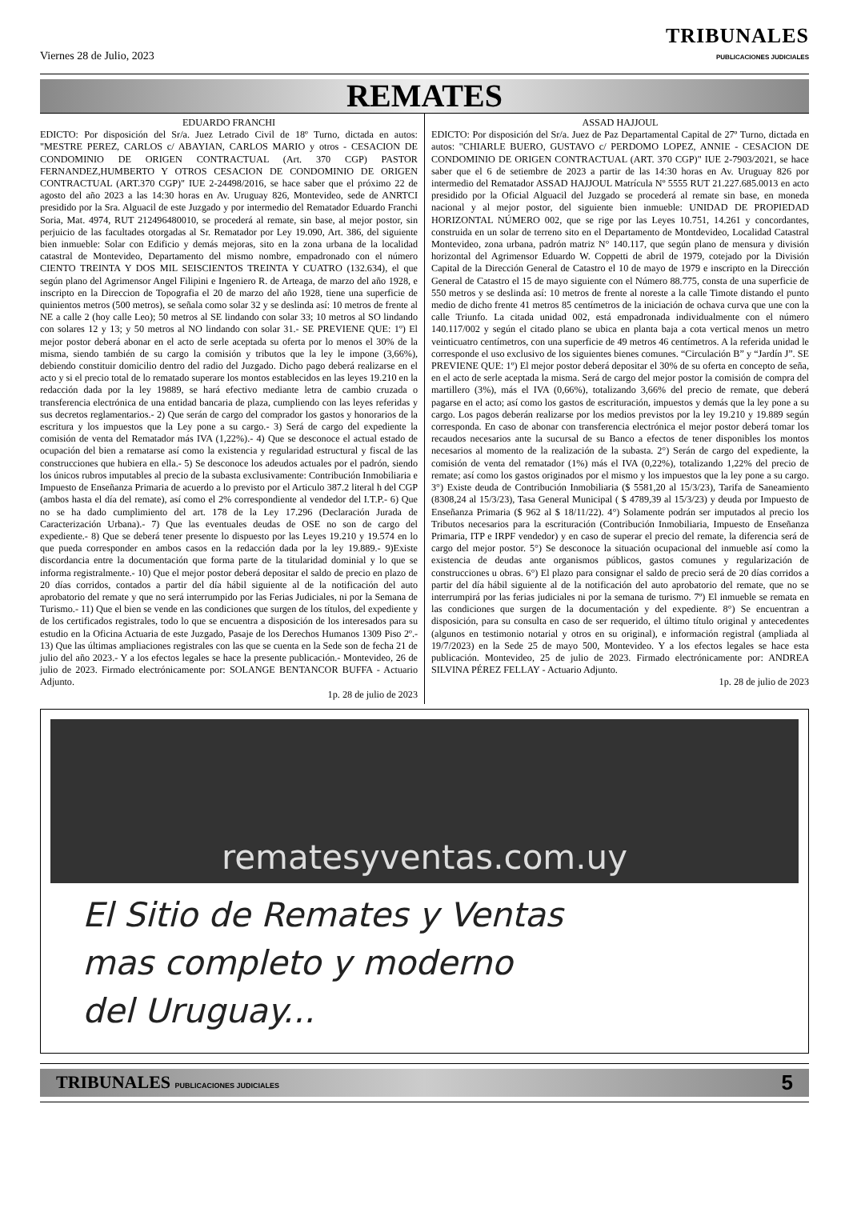Viernes 28 de Julio, 2023
TRIBUNALES
PUBLICACIONES JUDICIALES
REMATES
EDUARDO FRANCHI
EDICTO: Por disposición del Sr/a. Juez Letrado Civil de 18º Turno, dictada en autos: "MESTRE PEREZ, CARLOS c/ ABAYIAN, CARLOS MARIO y otros - CESACION DE CONDOMINIO DE ORIGEN CONTRACTUAL (Art. 370 CGP) PASTOR FERNANDEZ,HUMBERTO Y OTROS CESACION DE CONDOMINIO DE ORIGEN CONTRACTUAL (ART.370 CGP)" IUE 2-24498/2016, se hace saber que el próximo 22 de agosto del año 2023 a las 14:30 horas en Av. Uruguay 826, Montevideo, sede de ANRTCI presidido por la Sra. Alguacil de este Juzgado y por intermedio del Rematador Eduardo Franchi Soria, Mat. 4974, RUT 212496480010, se procederá al remate, sin base, al mejor postor, sin perjuicio de las facultades otorgadas al Sr. Rematador por Ley 19.090, Art. 386, del siguiente bien inmueble: Solar con Edificio y demás mejoras, sito en la zona urbana de la localidad catastral de Montevideo, Departamento del mismo nombre, empadronado con el número CIENTO TREINTA Y DOS MIL SEISCIENTOS TREINTA Y CUATRO (132.634), el que según plano del Agrimensor Angel Filipini e Ingeniero R. de Arteaga, de marzo del año 1928, e inscripto en la Direccion de Topografia el 20 de marzo del año 1928, tiene una superficie de quinientos metros (500 metros), se señala como solar 32 y se deslinda así: 10 metros de frente al NE a calle 2 (hoy calle Leo); 50 metros al SE lindando con solar 33; 10 metros al SO lindando con solares 12 y 13; y 50 metros al NO lindando con solar 31.- SE PREVIENE QUE: 1º) El mejor postor deberá abonar en el acto de serle aceptada su oferta por lo menos el 30% de la misma, siendo también de su cargo la comisión y tributos que la ley le impone (3,66%), debiendo constituir domicilio dentro del radio del Juzgado. Dicho pago deberá realizarse en el acto y si el precio total de lo rematado superare los montos establecidos en las leyes 19.210 en la redacción dada por la ley 19889, se hará efectivo mediante letra de cambio cruzada o transferencia electrónica de una entidad bancaria de plaza, cumpliendo con las leyes referidas y sus decretos reglamentarios.- 2) Que serán de cargo del comprador los gastos y honorarios de la escritura y los impuestos que la Ley pone a su cargo.- 3) Será de cargo del expediente la comisión de venta del Rematador más IVA (1,22%).- 4) Que se desconoce el actual estado de ocupación del bien a rematarse así como la existencia y regularidad estructural y fiscal de las construcciones que hubiera en ella.- 5) Se desconoce los adeudos actuales por el padrón, siendo los únicos rubros imputables al precio de la subasta exclusivamente: Contribución Inmobiliaria e Impuesto de Enseñanza Primaria de acuerdo a lo previsto por el Articulo 387.2 literal h del CGP (ambos hasta el día del remate), así como el 2% correspondiente al vendedor del I.T.P.- 6) Que no se ha dado cumplimiento del art. 178 de la Ley 17.296 (Declaración Jurada de Caracterización Urbana).- 7) Que las eventuales deudas de OSE no son de cargo del expediente.- 8) Que se deberá tener presente lo dispuesto por las Leyes 19.210 y 19.574 en lo que pueda corresponder en ambos casos en la redacción dada por la ley 19.889.- 9)Existe discordancia entre la documentación que forma parte de la titularidad dominial y lo que se informa registralmente.- 10) Que el mejor postor deberá depositar el saldo de precio en plazo de 20 días corridos, contados a partir del día hábil siguiente al de la notificación del auto aprobatorio del remate y que no será interrumpido por las Ferias Judiciales, ni por la Semana de Turismo.- 11) Que el bien se vende en las condiciones que surgen de los títulos, del expediente y de los certificados registrales, todo lo que se encuentra a disposición de los interesados para su estudio en la Oficina Actuaria de este Juzgado, Pasaje de los Derechos Humanos 1309 Piso 2º.- 13) Que las últimas ampliaciones registrales con las que se cuenta en la Sede son de fecha 21 de julio del año 2023.- Y a los efectos legales se hace la presente publicación.- Montevideo, 26 de julio de 2023. Firmado electrónicamente por: SOLANGE BENTANCOR BUFFA - Actuario Adjunto.
1p. 28 de julio de 2023
ASSAD HAJJOUL
EDICTO: Por disposición del Sr/a. Juez de Paz Departamental Capital de 27º Turno, dictada en autos: "CHIARLE BUERO, GUSTAVO c/ PERDOMO LOPEZ, ANNIE - CESACION DE CONDOMINIO DE ORIGEN CONTRACTUAL (ART. 370 CGP)" IUE 2-7903/2021, se hace saber que el 6 de setiembre de 2023 a partir de las 14:30 horas en Av. Uruguay 826 por intermedio del Rematador ASSAD HAJJOUL Matrícula Nº 5555 RUT 21.227.685.0013 en acto presidido por la Oficial Alguacil del Juzgado se procederá al remate sin base, en moneda nacional y al mejor postor, del siguiente bien inmueble: UNIDAD DE PROPIEDAD HORIZONTAL NÚMERO 002, que se rige por las Leyes 10.751, 14.261 y concordantes, construida en un solar de terreno sito en el Departamento de Montdevideo, Localidad Catastral Montevideo, zona urbana, padrón matriz N° 140.117, que según plano de mensura y división horizontal del Agrimensor Eduardo W. Coppetti de abril de 1979, cotejado por la División Capital de la Dirección General de Catastro el 10 de mayo de 1979 e inscripto en la Dirección General de Catastro el 15 de mayo siguiente con el Número 88.775, consta de una superficie de 550 metros y se deslinda así: 10 metros de frente al noreste a la calle Timote distando el punto medio de dicho frente 41 metros 85 centímetros de la iniciación de ochava curva que une con la calle Triunfo. La citada unidad 002, está empadronada individualmente con el número 140.117/002 y según el citado plano se ubica en planta baja a cota vertical menos un metro veinticuatro centímetros, con una superficie de 49 metros 46 centímetros. A la referida unidad le corresponde el uso exclusivo de los siguientes bienes comunes. “Circulación B” y “Jardín J”. SE PREVIENE QUE: 1º) El mejor postor deberá depositar el 30% de su oferta en concepto de seña, en el acto de serle aceptada la misma. Será de cargo del mejor postor la comisión de compra del martillero (3%), más el IVA (0,66%), totalizando 3,66% del precio de remate, que deberá pagarse en el acto; así como los gastos de escrituración, impuestos y demás que la ley pone a su cargo. Los pagos deberán realizarse por los medios previstos por la ley 19.210 y 19.889 según corresponda. En caso de abonar con transferencia electrónica el mejor postor deberá tomar los recaudos necesarios ante la sucursal de su Banco a efectos de tener disponibles los montos necesarios al momento de la realización de la subasta. 2°) Serán de cargo del expediente, la comisión de venta del rematador (1%) más el IVA (0,22%), totalizando 1,22% del precio de remate; así como los gastos originados por el mismo y los impuestos que la ley pone a su cargo. 3°) Existe deuda de Contribución Inmobiliaria ($ 5581,20 al 15/3/23), Tarifa de Saneamiento (8308,24 al 15/3/23), Tasa General Municipal ( $ 4789,39 al 15/3/23) y deuda por Impuesto de Enseñanza Primaria ($ 962 al $ 18/11/22). 4°) Solamente podrán ser imputados al precio los Tributos necesarios para la escrituración (Contribución Inmobiliaria, Impuesto de Enseñanza Primaria, ITP e IRPF vendedor) y en caso de superar el precio del remate, la diferencia será de cargo del mejor postor. 5°) Se desconoce la situación ocupacional del inmueble así como la existencia de deudas ante organismos públicos, gastos comunes y regularización de construcciones u obras. 6°) El plazo para consignar el saldo de precio será de 20 días corridos a partir del día hábil siguiente al de la notificación del auto aprobatorio del remate, que no se interrumpirá por las ferias judiciales ni por la semana de turismo. 7º) El inmueble se remata en las condiciones que surgen de la documentación y del expediente. 8°) Se encuentran a disposición, para su consulta en caso de ser requerido, el último título original y antecedentes (algunos en testimonio notarial y otros en su original), e información registral (ampliada al 19/7/2023) en la Sede 25 de mayo 500, Montevideo. Y a los efectos legales se hace esta publicación. Montevideo, 25 de julio de 2023. Firmado electrónicamente por: ANDREA SILVINA PÉREZ FELLAY - Actuario Adjunto.
1p. 28 de julio de 2023
rematesyventas.com.uy
El Sitio de Remates y Ventas
mas completo y moderno
del Uruguay...
TRIBUNALES PUBLICACIONES JUDICIALES 5